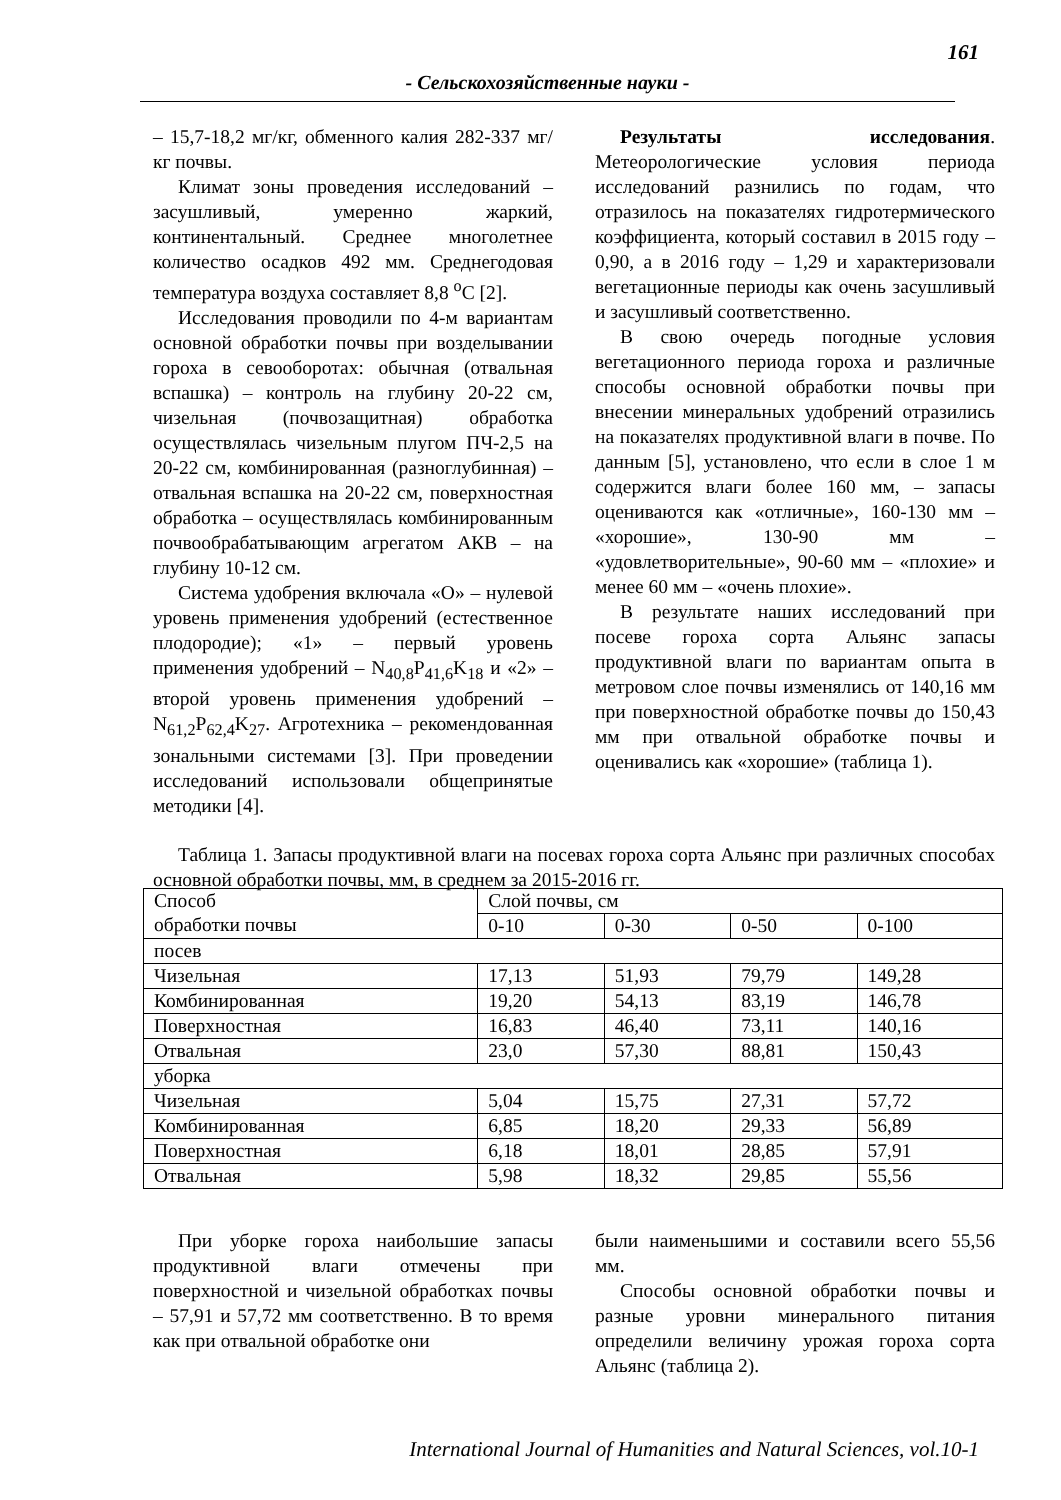161
- Сельскохозяйственные науки -
– 15,7-18,2 мг/кг, обменного калия 282-337 мг/кг почвы.
Климат зоны проведения исследований – засушливый, умеренно жаркий, континентальный. Среднее многолетнее количество осадков 492 мм. Среднегодовая температура воздуха составляет 8,8 <sup>о</sup>С [2].
Исследования проводили по 4-м вариантам основной обработки почвы при возделывании гороха в севооборотах: обычная (отвальная вспашка) – контроль на глубину 20-22 см, чизельная (почвозащитная) обработка осуществлялась чизельным плугом ПЧ-2,5 на 20-22 см, комбинированная (разноглубинная) – отвальная вспашка на 20-22 см, поверхностная обработка – осуществлялась комбинированным почвообрабатывающим агрегатом АКВ – на глубину 10-12 см.
Система удобрения включала «О» – нулевой уровень применения удобрений (естественное плодородие); «1» – первый уровень применения удобрений – N<sub>40,8</sub>P<sub>41,6</sub>K<sub>18</sub> и «2» – второй уровень применения удобрений – N<sub>61,2</sub>P<sub>62,4</sub>K<sub>27</sub>. Агротехника – рекомендованная зональными системами [3]. При проведении исследований использовали общепринятые методики [4].
Результаты исследования. Метеорологические условия периода исследований разнились по годам, что отразилось на показателях гидротермического коэффициента, который составил в 2015 году – 0,90, а в 2016 году – 1,29 и характеризовали вегетационные периоды как очень засушливый и засушливый соответственно.
В свою очередь погодные условия вегетационного периода гороха и различные способы основной обработки почвы при внесении минеральных удобрений отразились на показателях продуктивной влаги в почве. По данным [5], установлено, что если в слое 1 м содержится влаги более 160 мм, – запасы оцениваются как «отличные», 160-130 мм – «хорошие», 130-90 мм – «удовлетворительные», 90-60 мм – «плохие» и менее 60 мм – «очень плохие».
В результате наших исследований при посеве гороха сорта Альянс запасы продуктивной влаги по вариантам опыта в метровом слое почвы изменялись от 140,16 мм при поверхностной обработке почвы до 150,43 мм при отвальной обработке почвы и оценивались как «хорошие» (таблица 1).
Таблица 1. Запасы продуктивной влаги на посевах гороха сорта Альянс при различных способах основной обработки почвы, мм, в среднем за 2015-2016 гг.
| Способ обработки почвы | Слой почвы, см | | | |
| | 0-10 | 0-30 | 0-50 | 0-100 |
| посев | | | | |
| Чизельная | 17,13 | 51,93 | 79,79 | 149,28 |
| Комбинированная | 19,20 | 54,13 | 83,19 | 146,78 |
| Поверхностная | 16,83 | 46,40 | 73,11 | 140,16 |
| Отвальная | 23,0 | 57,30 | 88,81 | 150,43 |
| уборка | | | | |
| Чизельная | 5,04 | 15,75 | 27,31 | 57,72 |
| Комбинированная | 6,85 | 18,20 | 29,33 | 56,89 |
| Поверхностная | 6,18 | 18,01 | 28,85 | 57,91 |
| Отвальная | 5,98 | 18,32 | 29,85 | 55,56 |
При уборке гороха наибольшие запасы продуктивной влаги отмечены при поверхностной и чизельной обработках почвы – 57,91 и 57,72 мм соответственно. В то время как при отвальной обработке они
были наименьшими и составили всего 55,56 мм.
Способы основной обработки почвы и разные уровни минерального питания определили величину урожая гороха сорта Альянс (таблица 2).
International Journal of Humanities and Natural Sciences, vol.10-1